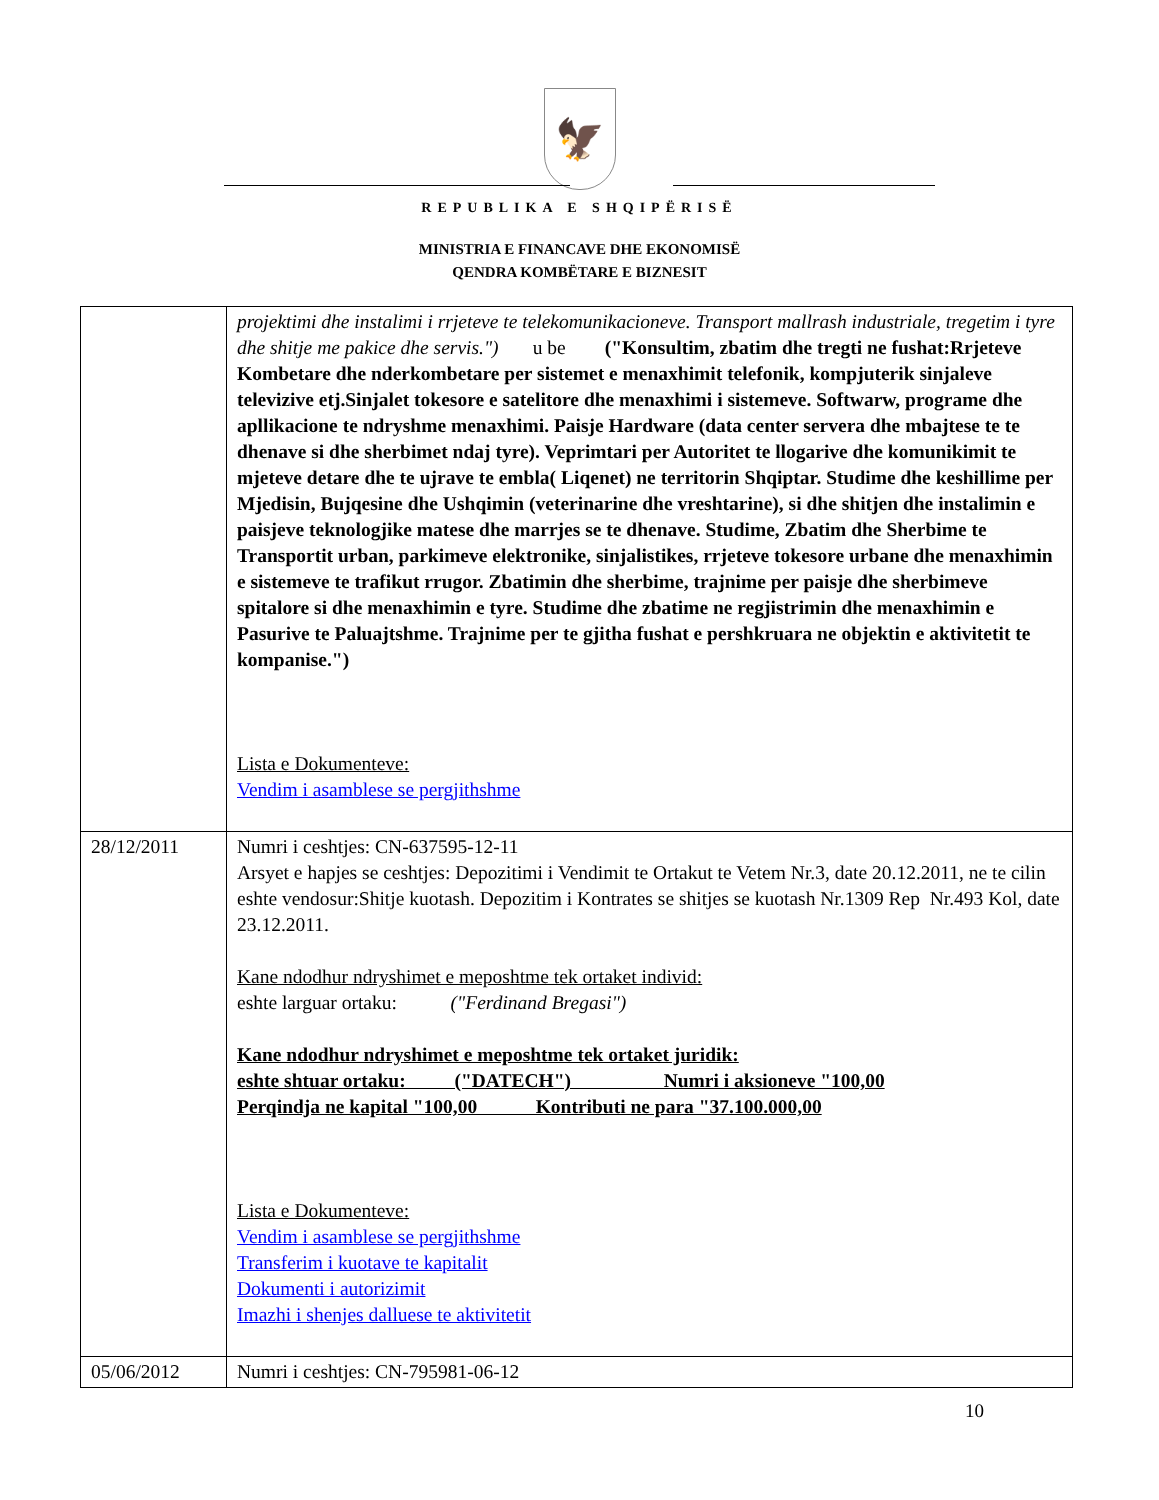🦅
REPUBLIKA E SHQIPËRISË
MINISTRIA E FINANCAVE DHE EKONOMISË
QENDRA KOMBËTARE E BIZNESIT
| | projektimi dhe instalimi i rrjeteve te telekomunikacioneve. Transport mallrash industriale, tregetim i tyre dhe shitje me pakice dhe servis.") u be ("Konsultim, zbatim dhe tregti ne fushat:Rrjeteve Kombetare dhe nderkombetare per sistemet e menaxhimit telefonik, kompjuterik sinjaleve televizive etj.Sinjalet tokesore e satelitore dhe menaxhimi i sistemeve. Softwarw, programe dhe apllikacione te ndryshme menaxhimi. Paisje Hardware (data center servera dhe mbajtese te te dhenave si dhe sherbimet ndaj tyre). Veprimtari per Autoritet te llogarive dhe komunikimit te mjeteve detare dhe te ujrave te embla( Liqenet) ne territorin Shqiptar. Studime dhe keshillime per Mjedisin, Bujqesine dhe Ushqimin (veterinarine dhe vreshtarine), si dhe shitjen dhe instalimin e paisjeve teknologjike matese dhe marrjes se te dhenave. Studime, Zbatim dhe Sherbime te Transportit urban, parkimeve elektronike, sinjalistikes, rrjeteve tokesore urbane dhe menaxhimin e sistemeve te trafikut rrugor. Zbatimin dhe sherbime, trajnime per paisje dhe sherbimeve spitalore si dhe menaxhimin e tyre. Studime dhe zbatime ne regjistrimin dhe menaxhimin e Pasurive te Paluajtshme. Trajnime per te gjitha fushat e pershkruara ne objektin e aktivitetit te kompanise.") Lista e Dokumenteve: Vendim i asamblese se pergjithshme |
| 28/12/2011 | Numri i ceshtjes: CN-637595-12-11 Arsyet e hapjes se ceshtjes: Depozitimi i Vendimit te Ortakut te Vetem Nr.3, date 20.12.2011, ne te cilin eshte vendosur:Shitje kuotash. Depozitim i Kontrates se shitjes se kuotash Nr.1309 Rep Nr.493 Kol, date 23.12.2011. Kane ndodhur ndryshimet e meposhtme tek ortaket individ: eshte larguar ortaku: ("Ferdinand Bregasi") Kane ndodhur ndryshimet e meposhtme tek ortaket juridik: eshte shtuar ortaku: ("DATECH") Numri i aksioneve "100,00 Perqindja ne kapital "100,00 Kontributi ne para "37.100.000,00 Lista e Dokumenteve: Vendim i asamblese se pergjithshme Transferim i kuotave te kapitalit Dokumenti i autorizimit Imazhi i shenjes dalluese te aktivitetit |
| 05/06/2012 | Numri i ceshtjes: CN-795981-06-12 |
10